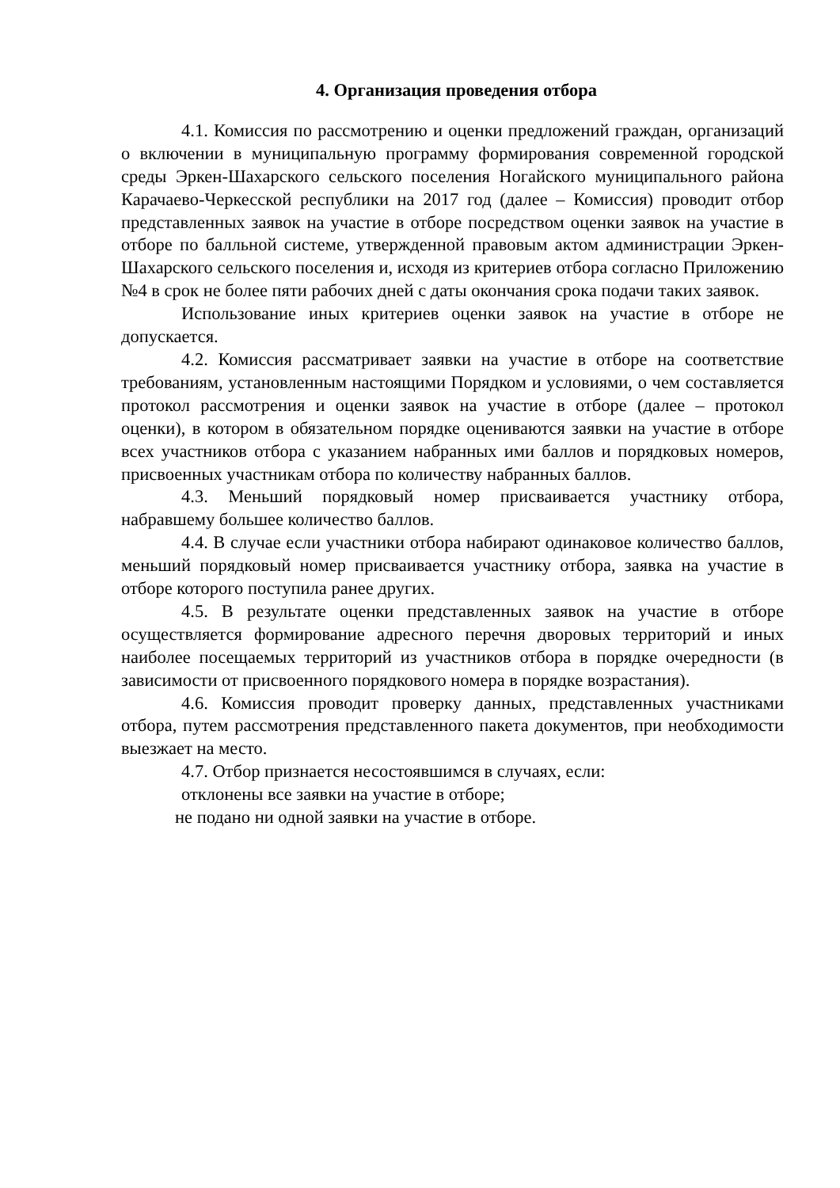4. Организация проведения отбора
4.1. Комиссия по рассмотрению и оценки предложений граждан, организаций о включении в муниципальную программу формирования современной городской среды Эркен-Шахарского сельского поселения Ногайского муниципального района Карачаево-Черкесской республики на 2017 год (далее – Комиссия) проводит отбор представленных заявок на участие в отборе посредством оценки заявок на участие в отборе по балльной системе, утвержденной правовым актом администрации Эркен-Шахарского сельского поселения и, исходя из критериев отбора согласно Приложению №4 в срок не более пяти рабочих дней с даты окончания срока подачи таких заявок.
Использование иных критериев оценки заявок на участие в отборе не допускается.
4.2. Комиссия рассматривает заявки на участие в отборе на соответствие требованиям, установленным настоящими Порядком и условиями, о чем составляется протокол рассмотрения и оценки заявок на участие в отборе (далее – протокол оценки), в котором в обязательном порядке оцениваются заявки на участие в отборе всех участников отбора с указанием набранных ими баллов и порядковых номеров, присвоенных участникам отбора по количеству набранных баллов.
4.3. Меньший порядковый номер присваивается участнику отбора, набравшему большее количество баллов.
4.4. В случае если участники отбора набирают одинаковое количество баллов, меньший порядковый номер присваивается участнику отбора, заявка на участие в отборе которого поступила ранее других.
4.5. В результате оценки представленных заявок на участие в отборе осуществляется формирование адресного перечня дворовых территорий и иных наиболее посещаемых территорий из участников отбора в порядке очередности (в зависимости от присвоенного порядкового номера в порядке возрастания).
4.6. Комиссия проводит проверку данных, представленных участниками отбора, путем рассмотрения представленного пакета документов, при необходимости выезжает на место.
4.7. Отбор признается несостоявшимся в случаях, если:
отклонены все заявки на участие в отборе;
не подано ни одной заявки на участие в отборе.